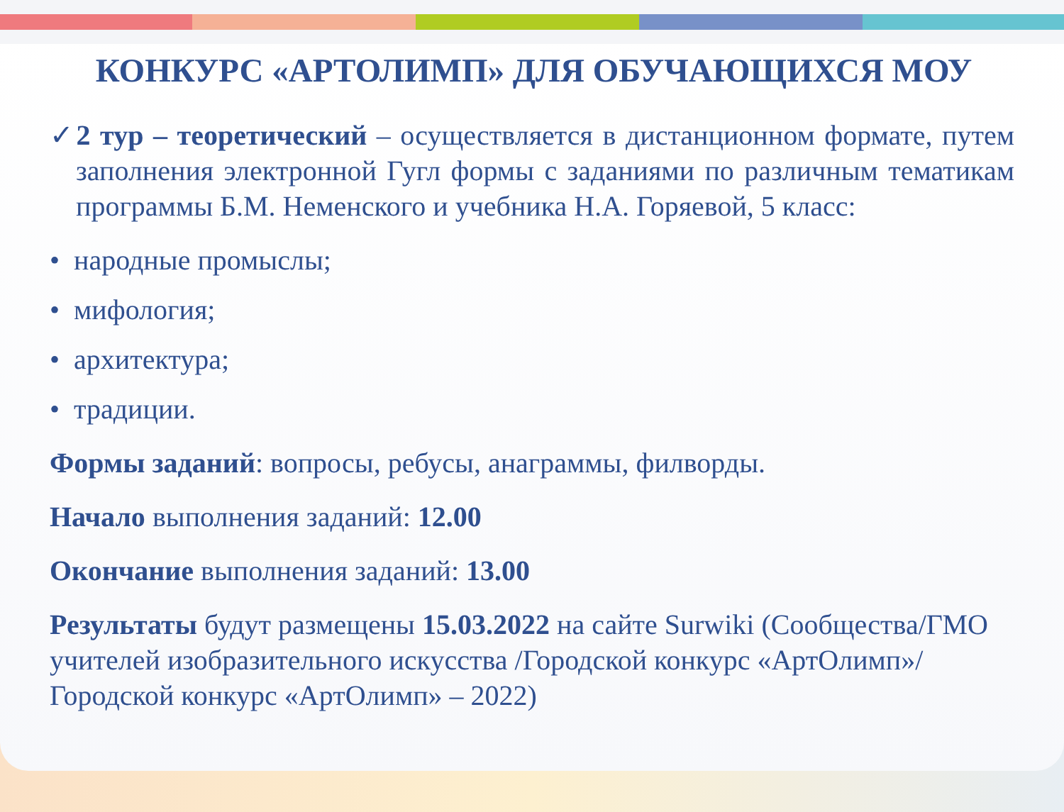КОНКУРС «АРТОЛИМП» ДЛЯ ОБУЧАЮЩИХСЯ МОУ
✓2 тур – теоретический – осуществляется в дистанционном формате, путем заполнения электронной Гугл формы с заданиями по различным тематикам программы Б.М. Неменского и учебника Н.А. Горяевой, 5 класс:
• народные промыслы;
• мифология;
• архитектура;
• традиции.
Формы заданий: вопросы, ребусы, анаграммы, филворды.
Начало выполнения заданий: 12.00
Окончание выполнения заданий: 13.00
Результаты будут размещены 15.03.2022 на сайте Surwiki (Сообщества/ГМО учителей изобразительного искусства /Городской конкурс «АртОлимп»/ Городской конкурс «АртОлимп» – 2022)